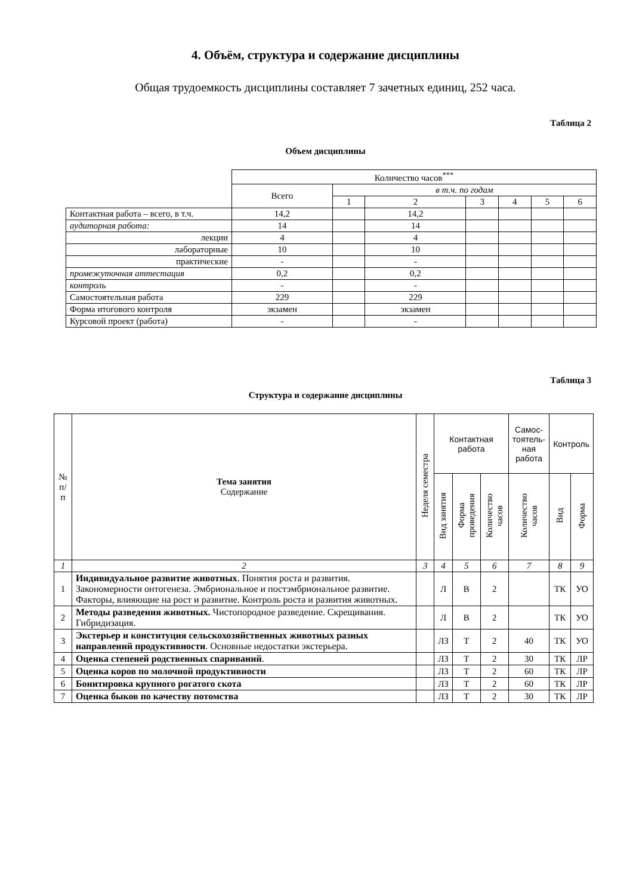4. Объём, структура и содержание дисциплины
Общая трудоемкость дисциплины составляет 7 зачетных единиц, 252 часа.
Таблица 2
Объем дисциплины
| | Количество часов<sup>***</sup> | | | | | | |
| | Всего | в т.ч. по годам | | | | | |
| | | 1 | 2 | 3 | 4 | 5 | 6 |
| Контактная работа – всего, в т.ч. | 14,2 | | 14,2 | | | | |
| аудиторная работа: | 14 | | 14 | | | | |
| лекции | 4 | | 4 | | | | |
| лабораторные | 10 | | 10 | | | | |
| практические | - | | - | | | | |
| промежуточная аттестация | 0,2 | | 0,2 | | | | |
| контроль | - | | - | | | | |
| Самостоятельная работа | 229 | | 229 | | | | |
| Форма итогового контроля | экзамен | | экзамен | | | | |
| Курсовой проект (работа) | - | | - | | | | |
Таблица 3
Структура и содержание дисциплины
| № п/п | Тема занятия Содержание | Неделя семестра | Контактная работа | | | Самос- тоятель- ная работа | Контроль | |
| --- | --- | --- | --- | --- | --- | --- | --- | --- |
| | | | Вид занятия | Форма проведения | Количество часов | Количество часов | Вид | Форма |
| 1 | 2 | 3 | 4 | 5 | 6 | 7 | 8 | 9 |
| 1 | Индивидуальное развитие животных . Понятия роста и развития. Закономерности онтогенеза. Эмбриональное и постэмбриональное развитие. Факторы, влияющие на рост и развитие. Контроль роста и развития животных. | | Л | В | 2 | | ТК | УО |
| 2 | Методы разведения животных. Чистопородное разведение. Скрещивания. Гибридизация. | | Л | В | 2 | | ТК | УО |
| 3 | Экстерьер и конституция сельскохозяйственных животных разных направлений продуктивности . Основные недостатки экстерьера. | | ЛЗ | Т | 2 | 40 | ТК | УО |
| 4 | Оценка степеней родственных спариваний . | | ЛЗ | Т | 2 | 30 | ТК | ЛР |
| 5 | Оценка коров по молочной продуктивности | | ЛЗ | Т | 2 | 60 | ТК | ЛР |
| 6 | Бонитировка крупного рогатого скота | | ЛЗ | Т | 2 | 60 | ТК | ЛР |
| 7 | Оценка быков по качеству потомства | | ЛЗ | Т | 2 | 30 | ТК | ЛР |